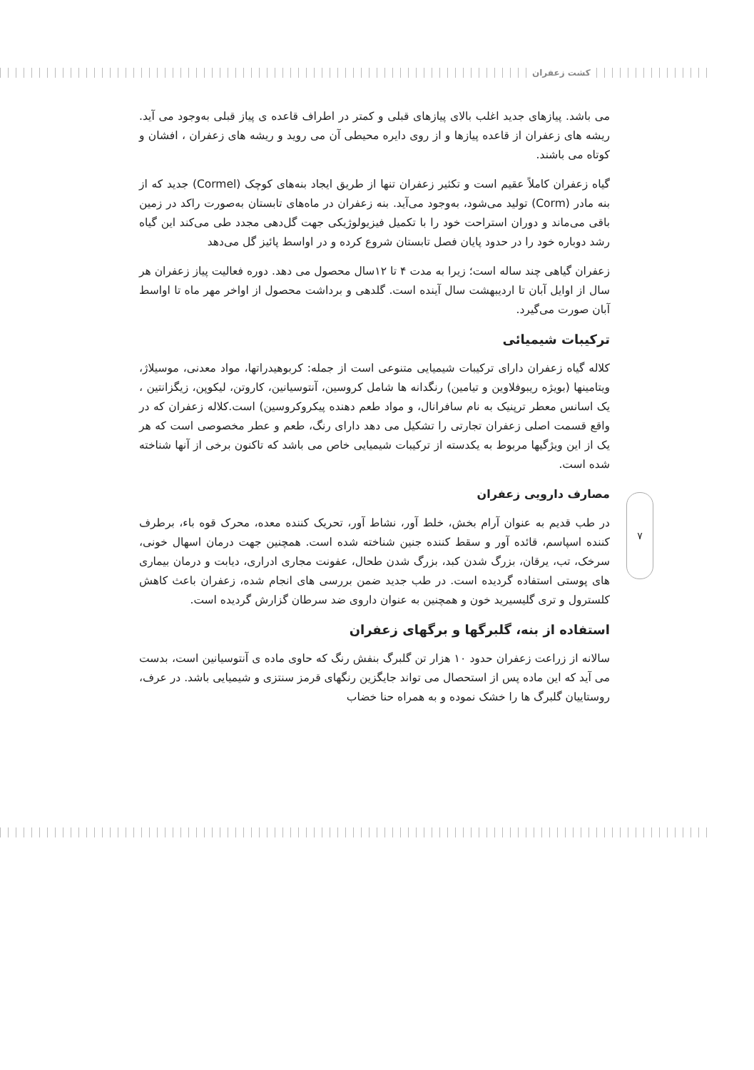کشت زعفران
می باشد. پیازهای جدید اغلب بالای پیازهای قبلی و کمتر در اطراف قاعده ی پیاز قبلی به‌وجود می آید. ریشه های زعفران از قاعده پیازها و از روی دایره محیطی آن می روید و ریشه های زعفران ، افشان و کوتاه می باشند.
گیاه زعفران کاملاً عقیم است و تکثیر زعفران تنها از طریق ایجاد بنه‌های کوچک (Cormel) جدید که از بنه مادر (Corm) تولید می‌شود، به‌وجود می‌آید. بنه زعفران در ماه‌های تابستان به‌صورت راکد در زمین باقی می‌ماند و دوران استراحت خود را با تکمیل فیزیولوژیکی جهت گل‌دهی مجدد طی می‌کند این گیاه رشد دوباره خود را در حدود پایان فصل تابستان شروع کرده و در اواسط پائیز گل می‌دهد
زعفران گیاهی چند ساله است؛ زیرا به مدت ۴ تا ۱۲سال محصول می دهد. دوره فعالیت پیاز زعفران هر سال از اوایل آبان تا اردیبهشت سال آینده است. گلدهی و برداشت محصول از اواخر مهر ماه تا اواسط آبان صورت می‌گیرد.
ترکیبات شیمیائی
کلاله گیاه زعفران دارای ترکیبات شیمیایی متنوعی است از جمله: کربوهیدراتها، مواد معدنی، موسیلاژ، ویتامینها (بویژه ریبوفلاوین و تیامین) رنگدانه ها شامل کروسین، آنتوسیانین، کاروتن، لیکوپن، زیگزانتین ، یک اسانس معطر ترپنیک به نام سافرانال، و مواد طعم دهنده پیکروکروسین) است.کلاله زعفران که در واقع قسمت اصلی زعفران تجارتی را تشکیل می دهد دارای رنگ، طعم و عطر مخصوصی است که هر یک از این ویژگیها مربوط به یکدسته از ترکیبات شیمیایی خاص می باشد که تاکنون برخی از آنها شناخته شده است.
مصارف دارویی زعفران
در طب قدیم به عنوان آرام بخش، خلط آور، نشاط آور، تحریک کننده معده، محرک قوه باء، برطرف کننده اسپاسم، قائده آور و سقط کننده جنین شناخته شده است. همچنین جهت درمان اسهال خونی، سرخک، تب، یرقان، بزرگ شدن کبد، بزرگ شدن طحال، عفونت مجاری ادراری، دیابت و درمان بیماری های پوستی استفاده گردیده است. در طب جدید ضمن بررسی های انجام شده، زعفران باعث کاهش کلسترول و تری گلیسیرید خون و همچنین به عنوان داروی ضد سرطان گزارش گردیده است.
استفاده از بنه، گلبرگها و برگهای زعفران
سالانه از زراعت زعفران حدود ۱۰ هزار تن گلبرگ بنفش رنگ که حاوی ماده ی آنتوسیانین است، بدست می آید که این ماده پس از استحصال می تواند جایگزین رنگهای قرمز سنتزی و شیمیایی باشد. در عرف، روستاییان گلبرگ ها را خشک نموده و به همراه حنا خضاب
۷